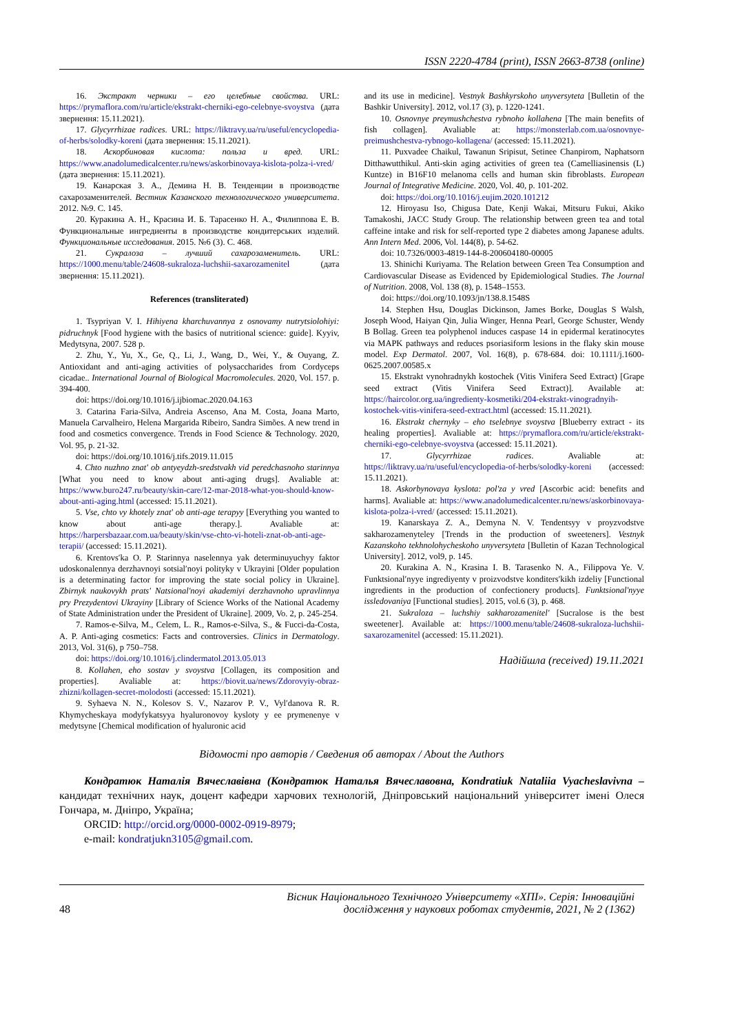ISSN 2220-4784 (print), ISSN 2663-8738 (online)
16. Экстракт черники – его целебные свойства. URL: https://prymaflora.com/ru/article/ekstrakt-cherniki-ego-celebnye-svoystva (дата звернення: 15.11.2021).
17. Glycyrrhizae radices. URL: https://liktravy.ua/ru/useful/encyclopedia-of-herbs/solodky-koreni (дата звернення: 15.11.2021).
18. Аскорбиновая кислота: польза и вред. URL: https://www.anadolumedicalcenter.ru/news/askorbinovaya-kislota-polza-i-vred/ (дата звернення: 15.11.2021).
19. Канарская З. А., Демина Н. В. Тенденции в производстве сахарозаменителей. Вестник Казанского технологического университета. 2012. №9. С. 145.
20. Куракина А. Н., Красина И. Б. Тарасенко Н. А., Филиппова Е. В. Функциональные ингредиенты в производстве кондитерських изделий. Функциональные исследования. 2015. №6 (3). С. 468.
21. Сукралоза – лучший сахарозаменитель. URL: https://1000.menu/table/24608-sukraloza-luchshii-saxarozamenitel (дата звернення: 15.11.2021).
References (transliterated)
1. Tsypriyan V. I. Hihiyena kharchuvannya z osnovamy nutrytsiolohiyi: pidruchnyk [Food hygiene with the basics of nutritional science: guide]. Kyyiv, Medytsyna, 2007. 528 p.
2. Zhu, Y., Yu, X., Ge, Q., Li, J., Wang, D., Wei, Y., & Ouyang, Z. Antioxidant and anti-aging activities of polysaccharides from Cordyceps cicadae.. International Journal of Biological Macromolecules. 2020, Vol. 157. p. 394-400.
doi: https://doi.org/10.1016/j.ijbiomac.2020.04.163
3. Catarina Faria-Silva, Andreia Ascenso, Ana M. Costa, Joana Marto, Manuela Carvalheiro, Helena Margarida Ribeiro, Sandra Simões. A new trend in food and cosmetics convergence. Trends in Food Science & Technology. 2020, Vol. 95, p. 21-32.
doi: https://doi.org/10.1016/j.tifs.2019.11.015
4. Chto nuzhno znat' ob antyeydzh-sredstvakh vid peredchasnoho starinnya [What you need to know about anti-aging drugs]. Avaliable at: https://www.buro247.ru/beauty/skin-care/12-mar-2018-what-you-should-know-about-anti-aging.html (accessed: 15.11.2021).
5. Vse, chto vy khotely znat' ob anti-age terapyy [Everything you wanted to know about anti-age therapy.]. Avaliable at: https://harpersbazaar.com.ua/beauty/skin/vse-chto-vi-hoteli-znat-ob-anti-age-terapii/ (accessed: 15.11.2021).
6. Krentovsʹka O. P. Starinnya naselennya yak determinuyuchyy faktor udoskonalennya derzhavnoyi sotsialʹnoyi polityky v Ukrayini [Older population is a determinating factor for improving the state social policy in Ukraine]. Zbirnyk naukovykh pratsʹ Natsionalʹnoyi akademiyi derzhavnoho upravlinnya pry Prezydentovi Ukrayiny [Library of Science Works of the National Academy of State Administration under the President of Ukraine]. 2009, Vo. 2, p. 245-254.
7. Ramos-e-Silva, M., Celem, L. R., Ramos-e-Silva, S., & Fucci-da-Costa, A. P. Anti-aging cosmetics: Facts and controversies. Clinics in Dermatology. 2013, Vol. 31(6), p 750–758.
doi: https://doi.org/10.1016/j.clindermatol.2013.05.013
8. Kollahen, eho sostav y svoystva [Collagen, its composition and properties]. Avaliable at: https://biovit.ua/news/Zdorovyiy-obraz-zhizni/kollagen-secret-molodosti (accessed: 15.11.2021).
9. Syhaeva N. N., Kolesov S. V., Nazarov P. V., Vylʹdanova R. R. Khymycheskaya modyfykatsyya hyaluronovoy kysloty y ee prymenenye v medytsyne [Chemical modification of hyaluronic acid
and its use in medicine]. Vestnyk Bashkyrskoho unyversyteta [Bulletin of the Bashkir University]. 2012, vol.17 (3), p. 1220-1241.
10. Osnovnye preymushchestva rybnoho kollahena [The main benefits of fish collagen]. Avaliable at: https://monsterlab.com.ua/osnovnye-preimushchestva-rybnogo-kollagena/ (accessed: 15.11.2021).
11. Puxvadee Chaikul, Tawanun Sripisut, Setinee Chanpirom, Naphatsorn Ditthawutthikul. Anti-skin aging activities of green tea (Camelliasinensis (L) Kuntze) in B16F10 melanoma cells and human skin fibroblasts. European Journal of Integrative Medicine. 2020, Vol. 40, p. 101-202.
doi: https://doi.org/10.1016/j.eujim.2020.101212
12. Hiroyasu Iso, Chigusa Date, Kenji Wakai, Mitsuru Fukui, Akiko Tamakoshi, JACC Study Group. The relationship between green tea and total caffeine intake and risk for self-reported type 2 diabetes among Japanese adults. Ann Intern Med. 2006, Vol. 144(8), p. 54-62.
doi: 10.7326/0003-4819-144-8-200604180-00005
13. Shinichi Kuriyama. The Relation between Green Tea Consumption and Cardiovascular Disease as Evidenced by Epidemiological Studies. The Journal of Nutrition. 2008, Vol. 138 (8), p. 1548–1553.
doi: https://doi.org/10.1093/jn/138.8.1548S
14. Stephen Hsu, Douglas Dickinson, James Borke, Douglas S Walsh, Joseph Wood, Haiyan Qin, Julia Winger, Henna Pearl, George Schuster, Wendy B Bollag. Green tea polyphenol induces caspase 14 in epidermal keratinocytes via MAPK pathways and reduces psoriasiform lesions in the flaky skin mouse model. Exp Dermatol. 2007, Vol. 16(8), p. 678-684. doi: 10.1111/j.1600-0625.2007.00585.x
15. Ekstrakt vynohradnykh kostochek (Vitis Vinifera Seed Extract) [Grape seed extract (Vitis Vinifera Seed Extract)]. Available at: https://haircolor.org.ua/ingredienty-kosmetiki/204-ekstrakt-vinogradnyih-kostochek-vitis-vinifera-seed-extract.html (accessed: 15.11.2021).
16. Ekstrakt chernyky – eho tselebnye svoystva [Blueberry extract - its healing properties]. Avaliable at: https://prymaflora.com/ru/article/ekstrakt-cherniki-ego-celebnye-svoystva (accessed: 15.11.2021).
17. Glycyrrhizae radices. Avaliable at: https://liktravy.ua/ru/useful/encyclopedia-of-herbs/solodky-koreni (accessed: 15.11.2021).
18. Askorbynovaya kyslota: pol'za y vred [Ascorbic acid: benefits and harms]. Avaliable at: https://www.anadolumedicalcenter.ru/news/askorbinovaya-kislota-polza-i-vred/ (accessed: 15.11.2021).
19. Kanarskaya Z. A., Demyna N. V. Tendentsyy v proyzvodstve sakharozamenyteley [Trends in the production of sweeteners]. Vestnyk Kazanskoho tekhnolohycheskoho unyversyteta [Bulletin of Kazan Technological University]. 2012, vol9, p. 145.
20. Kurakina A. N., Krasina I. B. Tarasenko N. A., Filippova Ye. V. Funktsionalʹnyye ingrediyenty v proizvodstve konditersʹkikh izdeliy [Functional ingredients in the production of confectionery products]. Funktsionalʹnyye issledovaniya [Functional studies]. 2015, vol.6 (3), p. 468.
21. Sukraloza – luchshiy sakharozamenitelʹ [Sucralose is the best sweetener]. Available at: https://1000.menu/table/24608-sukraloza-luchshii-saxarozamenitel (accessed: 15.11.2021).
Надійшла (received) 19.11.2021
Відомості про авторів / Сведения об авторах / About the Authors
Кондратюк Наталія Вячеславівна (Кондратюк Наталья Вячеславовна, Kondratiuk Nataliia Vyacheslavivna – кандидат технічних наук, доцент кафедри харчових технологій, Дніпровський національний університет імені Олеся Гончара, м. Дніпро, Україна;
ORCID: http://orcid.org/0000-0002-0919-8979;
e-mail: kondratjukn3105@gmail.com.
48 Вісник Національного Технічного Університету «ХПІ». Серія: Інноваційні
дослідження у наукових роботах студентів, 2021, № 2 (1362)